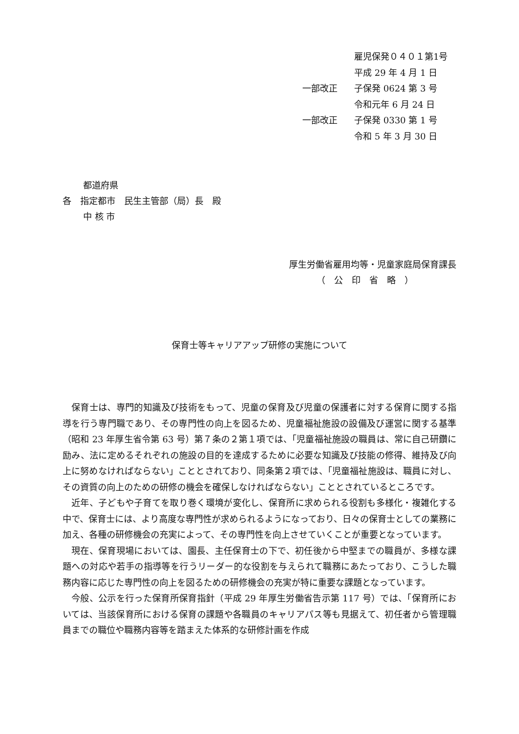雇児保発０４０１第1号
平成 29 年 4 月 1 日
一部改正 子保発 0624 第 3 号
令和元年 6 月 24 日
一部改正 子保発 0330 第 1 号
令和 5 年 3 月 30 日
都道府県
各　指定都市　民生主管部（局）長　殿
中 核 市
厚生労働省雇用均等・児童家庭局保育課長
（　公　印　省　略　）
保育士等キャリアアップ研修の実施について
保育士は、専門的知識及び技術をもって、児童の保育及び児童の保護者に対する保育に関する指導を行う専門職であり、その専門性の向上を図るため、児童福祉施設の設備及び運営に関する基準（昭和 23 年厚生省令第 63 号）第７条の２第１項では、「児童福祉施設の職員は、常に自己研鑽に励み、法に定めるそれぞれの施設の目的を達成するために必要な知識及び技能の修得、維持及び向上に努めなければならない」こととされており、同条第２項では、「児童福祉施設は、職員に対し、その資質の向上のための研修の機会を確保しなければならない」こととされているところです。
近年、子どもや子育てを取り巻く環境が変化し、保育所に求められる役割も多様化・複雑化する中で、保育士には、より高度な専門性が求められるようになっており、日々の保育士としての業務に加え、各種の研修機会の充実によって、その専門性を向上させていくことが重要となっています。
現在、保育現場においては、園長、主任保育士の下で、初任後から中堅までの職員が、多様な課題への対応や若手の指導等を行うリーダー的な役割を与えられて職務にあたっており、こうした職務内容に応じた専門性の向上を図るための研修機会の充実が特に重要な課題となっています。
今般、公示を行った保育所保育指針（平成 29 年厚生労働省告示第 117 号）では、「保育所においては、当該保育所における保育の課題や各職員のキャリアパス等も見据えて、初任者から管理職員までの職位や職務内容等を踏まえた体系的な研修計画を作成